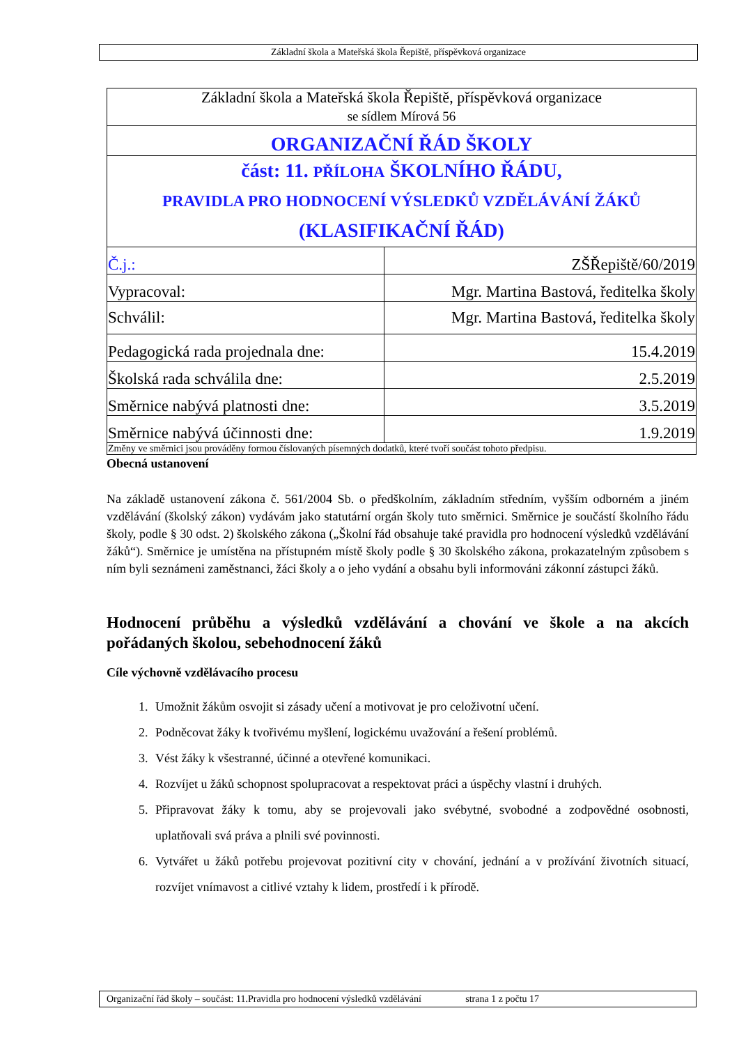Základní škola a Mateřská škola Řepiště, příspěvková organizace
| Základní škola a Mateřská škola Řepiště, příspěvková organizace se sídlem Mírová 56 | |
| ORGANIZAČNÍ ŘÁD ŠKOLY | |
| část: 11. PŘÍLOHA ŠKOLNÍHO ŘÁDU, PRAVIDLA PRO HODNOCENÍ VÝSLEDKŮ VZDĚLÁVÁNÍ ŽÁKŮ (KLASIFIKAČNÍ ŘÁD) | |
| Č.j.: | ZŠŘepiště/60/2019 |
| Vypracoval: | Mgr. Martina Bastová, ředitelka školy |
| Schválil: | Mgr. Martina Bastová, ředitelka školy |
| Pedagogická rada projednala dne: | 15.4.2019 |
| Školská rada schválila dne: | 2.5.2019 |
| Směrnice nabývá platnosti dne: | 3.5.2019 |
| Směrnice nabývá účinnosti dne: | 1.9.2019 |
| Změny ve směrnici jsou prováděny formou číslovaných písemných dodatků, které tvoří součást tohoto předpisu. | |
Obecná ustanovení
Na základě ustanovení zákona č. 561/2004 Sb. o předškolním, základním středním, vyšším odborném a jiném vzdělávání (školský zákon) vydávám jako statutární orgán školy tuto směrnici. Směrnice je součástí školního řádu školy, podle § 30 odst. 2) školského zákona („Školní řád obsahuje také pravidla pro hodnocení výsledků vzdělávání žáků“). Směrnice je umístěna na přístupném místě školy podle § 30 školského zákona, prokazatelným způsobem s ním byli seznámeni zaměstnanci, žáci školy a o jeho vydání a obsahu byli informováni zákonní zástupci žáků.
Hodnocení průběhu a výsledků vzdělávání a chování ve škole a na akcích pořádaných školou, sebehodnocení žáků
Cíle výchovně vzdělávacího procesu
1. Umožnit žákům osvojit si zásady učení a motivovat je pro celoživotní učení.
2. Podněcovat žáky k tvořivému myšlení, logickému uvažování a řešení problémů.
3. Vést žáky k všestranné, účinné a otevřené komunikaci.
4. Rozvíjet u žáků schopnost spolupracovat a respektovat práci a úspěchy vlastní i druhých.
5. Připravovat žáky k tomu, aby se projevovali jako svébytné, svobodné a zodpovědné osobnosti, uplatňovali svá práva a plnili své povinnosti.
6. Vytvářet u žáků potřebu projevovat pozitivní city v chování, jednání a v prožívání životních situací, rozvíjet vnímavost a citlivé vztahy k lidem, prostředí i k přírodě.
Organizační řád školy – součást: 11.Pravidla pro hodnocení výsledků vzdělávání strana 1 z počtu 17